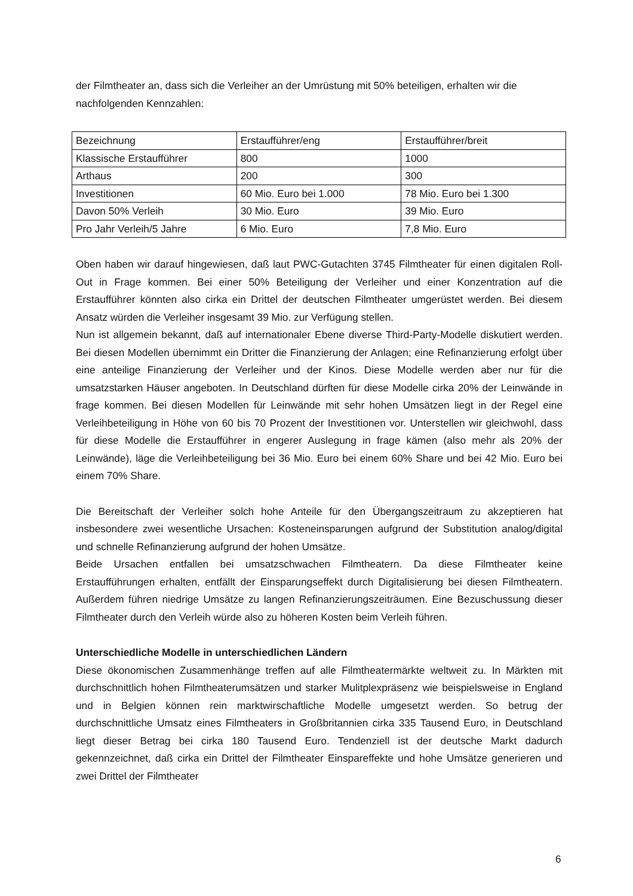der Filmtheater an, dass sich die Verleiher an der Umrüstung mit 50% beteiligen, erhalten wir die nachfolgenden Kennzahlen:
| Bezeichnung | Erstaufführer/eng | Erstaufführer/breit |
| Klassische Erstaufführer | 800 | 1000 |
| Arthaus | 200 | 300 |
| Investitionen | 60 Mio. Euro bei 1.000 | 78 Mio. Euro bei 1.300 |
| Davon 50% Verleih | 30 Mio. Euro | 39 Mio. Euro |
| Pro Jahr Verleih/5 Jahre | 6 Mio. Euro | 7,8 Mio. Euro |
Oben haben wir darauf hingewiesen, daß laut PWC-Gutachten 3745 Filmtheater für einen digitalen Roll-Out in Frage kommen. Bei einer 50% Beteiligung der Verleiher und einer Konzentration auf die Erstaufführer könnten also cirka ein Drittel der deutschen Filmtheater umgerüstet werden. Bei diesem Ansatz würden die Verleiher insgesamt 39 Mio. zur Verfügung stellen.
Nun ist allgemein bekannt, daß auf internationaler Ebene diverse Third-Party-Modelle diskutiert werden. Bei diesen Modellen übernimmt ein Dritter die Finanzierung der Anlagen; eine Refinanzierung erfolgt über eine anteilige Finanzierung der Verleiher und der Kinos. Diese Modelle werden aber nur für die umsatzstarken Häuser angeboten. In Deutschland dürften für diese Modelle cirka 20% der Leinwände in frage kommen. Bei diesen Modellen für Leinwände mit sehr hohen Umsätzen liegt in der Regel eine Verleihbeteiligung in Höhe von 60 bis 70 Prozent der Investitionen vor. Unterstellen wir gleichwohl, dass für diese Modelle die Erstaufführer in engerer Auslegung in frage kämen (also mehr als 20% der Leinwände), läge die Verleihbeteiligung bei 36 Mio. Euro bei einem 60% Share und bei 42 Mio. Euro bei einem 70% Share.
Die Bereitschaft der Verleiher solch hohe Anteile für den Übergangszeitraum zu akzeptieren hat insbesondere zwei wesentliche Ursachen: Kosteneinsparungen aufgrund der Substitution analog/digital und schnelle Refinanzierung aufgrund der hohen Umsätze.
Beide Ursachen entfallen bei umsatzschwachen Filmtheatern. Da diese Filmtheater keine Erstaufführungen erhalten, entfällt der Einsparungseffekt durch Digitalisierung bei diesen Filmtheatern. Außerdem führen niedrige Umsätze zu langen Refinanzierungszeiträumen. Eine Bezuschussung dieser Filmtheater durch den Verleih würde also zu höheren Kosten beim Verleih führen.
Unterschiedliche Modelle in unterschiedlichen Ländern
Diese ökonomischen Zusammenhänge treffen auf alle Filmtheatermärkte weltweit zu. In Märkten mit durchschnittlich hohen Filmtheaterumsätzen und starker Mulitplexpräsenz wie beispielsweise in England und in Belgien können rein marktwirschaftliche Modelle umgesetzt werden. So betrug der durchschnittliche Umsatz eines Filmtheaters in Großbritannien cirka 335 Tausend Euro, in Deutschland liegt dieser Betrag bei cirka 180 Tausend Euro. Tendenziell ist der deutsche Markt dadurch gekennzeichnet, daß cirka ein Drittel der Filmtheater Einspareffekte und hohe Umsätze generieren und zwei Drittel der Filmtheater
6